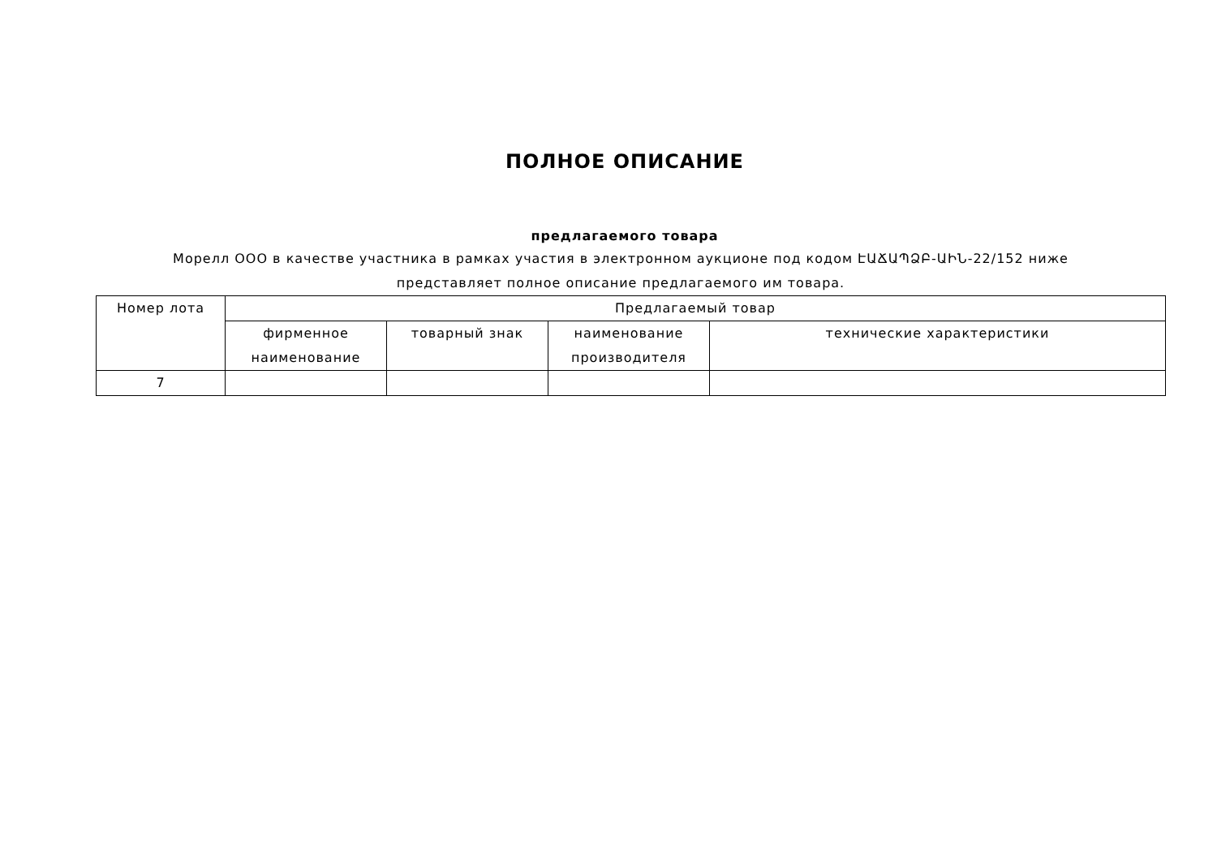ПОЛНОЕ ОПИСАНИЕ
предлагаемого товара
Морелл ООО в качестве участника в рамках участия в электронном аукционе под кодом ԷԱՃԱՊՁԲ-ԱԻՆ-22/152 ниже представляет полное описание предлагаемого им товара.
| Номер лота | Предлагаемый товар | | | |
| --- | --- | --- | --- | --- |
| | фирменное наименование | товарный знак | наименование производителя | технические характеристики |
| 7 | | | | |